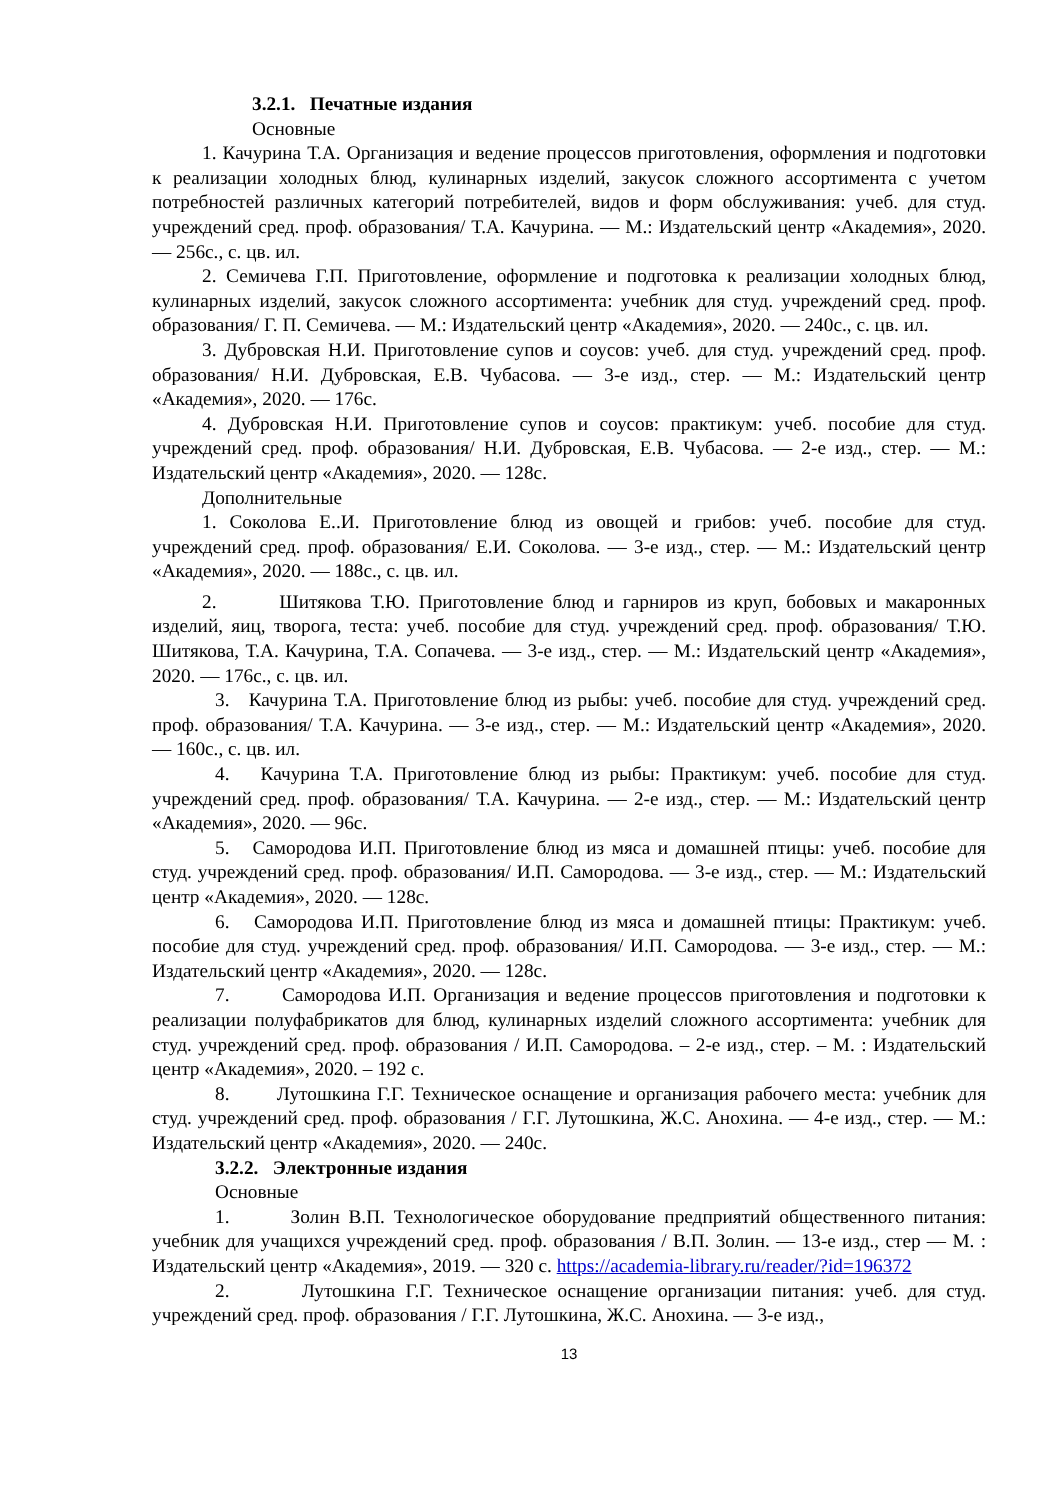3.2.1. Печатные издания
Основные
1. Качурина Т.А. Организация и ведение процессов приготовления, оформления и подготовки к реализации холодных блюд, кулинарных изделий, закусок сложного ассортимента с учетом потребностей различных категорий потребителей, видов и форм обслуживания: учеб. для студ. учреждений сред. проф. образования/ Т.А. Качурина. — М.: Издательский центр «Академия», 2020. — 256с., с. цв. ил.
2. Семичева Г.П. Приготовление, оформление и подготовка к реализации холодных блюд, кулинарных изделий, закусок сложного ассортимента: учебник для студ. учреждений сред. проф. образования/ Г. П. Семичева. — М.: Издательский центр «Академия», 2020. — 240с., с. цв. ил.
3. Дубровская Н.И. Приготовление супов и соусов: учеб. для студ. учреждений сред. проф. образования/ Н.И. Дубровская, Е.В. Чубасова. — 3-е изд., стер. — М.: Издательский центр «Академия», 2020. — 176с.
4. Дубровская Н.И. Приготовление супов и соусов: практикум: учеб. пособие для студ. учреждений сред. проф. образования/ Н.И. Дубровская, Е.В. Чубасова. — 2-е изд., стер. — М.: Издательский центр «Академия», 2020. — 128с.
Дополнительные
1. Соколова Е..И. Приготовление блюд из овощей и грибов: учеб. пособие для студ. учреждений сред. проф. образования/ Е.И. Соколова. — 3-е изд., стер. — М.: Издательский центр «Академия», 2020. — 188с., с. цв. ил.
2. Шитякова Т.Ю. Приготовление блюд и гарниров из круп, бобовых и макаронных изделий, яиц, творога, теста: учеб. пособие для студ. учреждений сред. проф. образования/ Т.Ю. Шитякова, Т.А. Качурина, Т.А. Сопачева. — 3-е изд., стер. — М.: Издательский центр «Академия», 2020. — 176с., с. цв. ил.
3. Качурина Т.А. Приготовление блюд из рыбы: учеб. пособие для студ. учреждений сред. проф. образования/ Т.А. Качурина. — 3-е изд., стер. — М.: Издательский центр «Академия», 2020. — 160с., с. цв. ил.
4. Качурина Т.А. Приготовление блюд из рыбы: Практикум: учеб. пособие для студ. учреждений сред. проф. образования/ Т.А. Качурина. — 2-е изд., стер. — М.: Издательский центр «Академия», 2020. — 96с.
5. Самородова И.П. Приготовление блюд из мяса и домашней птицы: учеб. пособие для студ. учреждений сред. проф. образования/ И.П. Самородова. — 3-е изд., стер. — М.: Издательский центр «Академия», 2020. — 128с.
6. Самородова И.П. Приготовление блюд из мяса и домашней птицы: Практикум: учеб. пособие для студ. учреждений сред. проф. образования/ И.П. Самородова. — 3-е изд., стер. — М.: Издательский центр «Академия», 2020. — 128с.
7. Самородова И.П. Организация и ведение процессов приготовления и подготовки к реализации полуфабрикатов для блюд, кулинарных изделий сложного ассортимента: учебник для студ. учреждений сред. проф. образования / И.П. Самородова. – 2-е изд., стер. – М. : Издательский центр «Академия», 2020. – 192 с.
8. Лутошкина Г.Г. Техническое оснащение и организация рабочего места: учебник для студ. учреждений сред. проф. образования / Г.Г. Лутошкина, Ж.С. Анохина. — 4-е изд., стер. — М.: Издательский центр «Академия», 2020. — 240с.
3.2.2. Электронные издания
Основные
1. Золин В.П. Технологическое оборудование предприятий общественного питания: учебник для учащихся учреждений сред. проф. образования / В.П. Золин. — 13-е изд., стер — М. : Издательский центр «Академия», 2019. — 320 с. https://academia-library.ru/reader/?id=196372
2. Лутошкина Г.Г. Техническое оснащение организации питания: учеб. для студ. учреждений сред. проф. образования / Г.Г. Лутошкина, Ж.С. Анохина. — 3-е изд.,
13